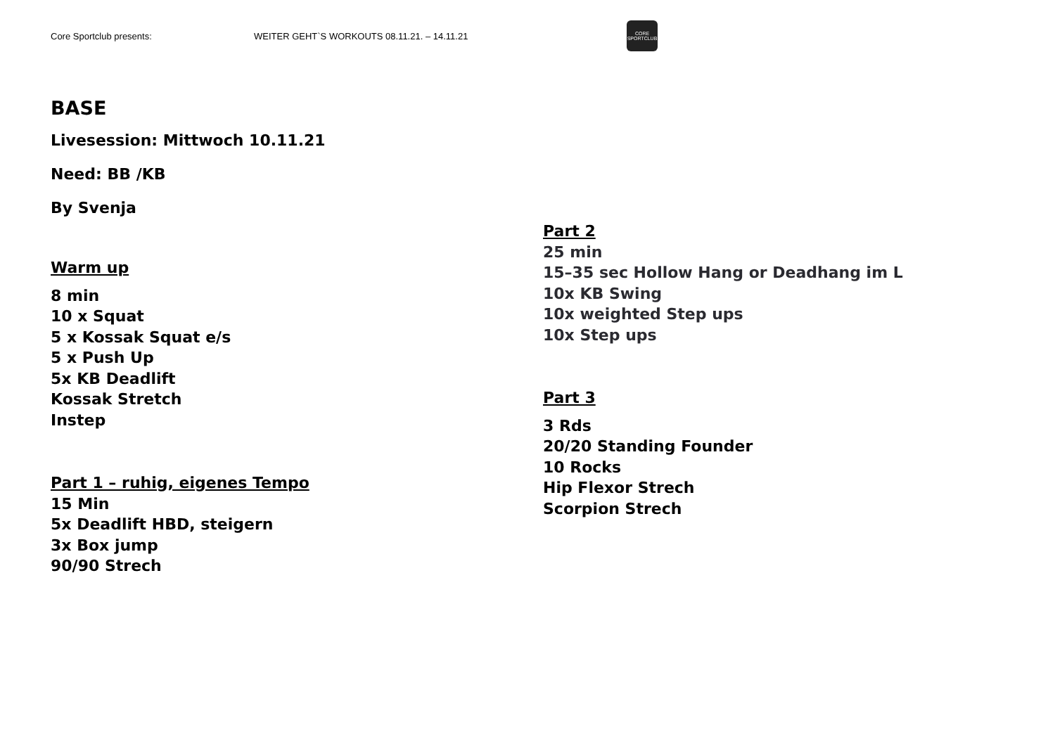Core Sportclub presents: WEITER GEHT`S WORKOUTS 08.11.21. – 14.11.21
CORE
SPORTCLUB
BASE
Livesession: Mittwoch 10.11.21
Need: BB /KB
By Svenja
Warm up
8 min
10 x Squat
5 x Kossak Squat e/s
5 x Push Up
5x KB Deadlift
Kossak Stretch
Instep
Part 1 – ruhig, eigenes Tempo
15 Min
5x Deadlift HBD, steigern
3x Box jump
90/90 Strech
Part 2
25 min
15–35 sec Hollow Hang or Deadhang im L
10x KB Swing
10x weighted Step ups
10x Step ups
Part 3
3 Rds
20/20 Standing Founder
10 Rocks
Hip Flexor Strech
Scorpion Strech